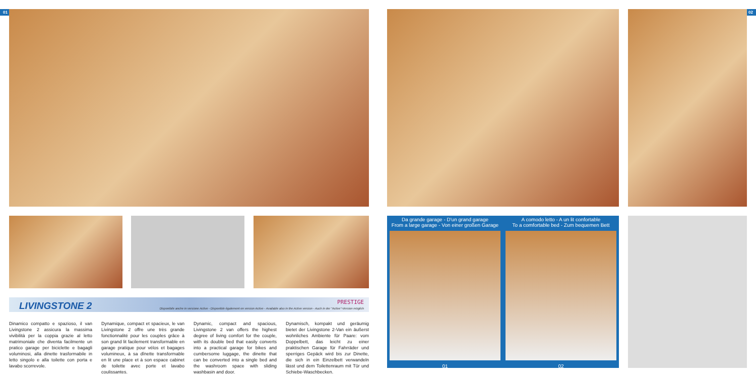01 02
LIVINGSTONE 2 PRESTIGE
Disponibile anche in versione Active - Disponible également en version Active - Available also in the Active version - Auch in der "Active"-Version möglich
Dinamico compatto e spazioso, il van Livingstone 2 assicura la massima vivibilità per la coppia grazie al letto matrimoniale che diventa facilmente un pratico garage per biciclette e bagagli voluminosi, alla dinette trasformabile in letto singolo e alla toilette con porta e lavabo scorrevole.
Dynamique, compact et spacieux, le van Livingstone 2 offre une très grande fonctionnalité pour les couples grâce à son grand lit facilement transformable en garage pratique pour vélos et bagages volumineux, à sa dînette transformable en lit une place et à son espace cabinet de toilette avec porte et lavabo coulissantes.
Dynamic, compact and spacious, Livingstone 2 van offers the highest degree of living comfort for the couple, with its double bed that easily converts into a practical garage for bikes and cumbersome luggage, the dinette that can be converted into a single bed and the washroom space with sliding washbasin and door.
Dynamisch, kompakt und geräumig bietet der Livingstone 2-Van ein äußerst wohnliches Ambiente für Paare: vom Doppelbett, das leicht zu einer praktischen Garage für Fahrräder und sperriges Gepäck wird bis zur Dinette, die sich in ein Einzelbett verwandeln lässt und dem Toilettenraum mit Tür und Schiebe-Waschbecken.
Da grande garage - D'un grand garage
From a large garage - Von einer großen Garage
01
A comodo letto - A un lit confortable
To a comfortable bed - Zum bequemen Bett
02